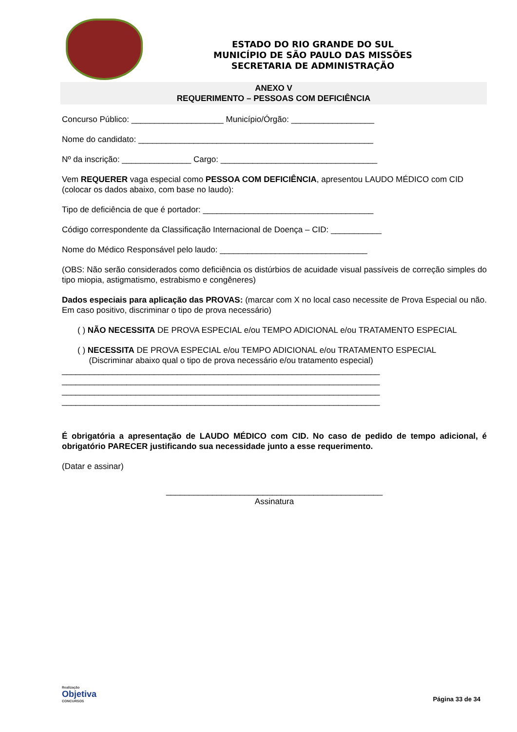ESTADO DO RIO GRANDE DO SUL
MUNICÍPIO DE SÃO PAULO DAS MISSÕES
SECRETARIA DE ADMINISTRAÇÃO
ANEXO V
REQUERIMENTO – PESSOAS COM DEFICIÊNCIA
Concurso Público: ____________________ Município/Órgão: __________________
Nome do candidato: ___________________________________________________
Nº da inscrição: _______________ Cargo: __________________________________
Vem REQUERER vaga especial como PESSOA COM DEFICIÊNCIA, apresentou LAUDO MÉDICO com CID (colocar os dados abaixo, com base no laudo):
Tipo de deficiência de que é portador: _____________________________________
Código correspondente da Classificação Internacional de Doença – CID: ___________
Nome do Médico Responsável pelo laudo: ________________________________
(OBS: Não serão considerados como deficiência os distúrbios de acuidade visual passíveis de correção simples do tipo miopia, astigmatismo, estrabismo e congêneres)
Dados especiais para aplicação das PROVAS: (marcar com X no local caso necessite de Prova Especial ou não. Em caso positivo, discriminar o tipo de prova necessário)
( ) NÃO NECESSITA DE PROVA ESPECIAL e/ou TEMPO ADICIONAL e/ou TRATAMENTO ESPECIAL
( ) NECESSITA DE PROVA ESPECIAL e/ou TEMPO ADICIONAL e/ou TRATAMENTO ESPECIAL
(Discriminar abaixo qual o tipo de prova necessário e/ou tratamento especial)
_____________________________________________________________________
_____________________________________________________________________
_____________________________________________________________________
_____________________________________________________________________
É obrigatória a apresentação de LAUDO MÉDICO com CID. No caso de pedido de tempo adicional, é obrigatório PARECER justificando sua necessidade junto a esse requerimento.
(Datar e assinar)
_______________________________________________
Assinatura
Realização
Objetiva
CONCURSOS
Página 33 de 34